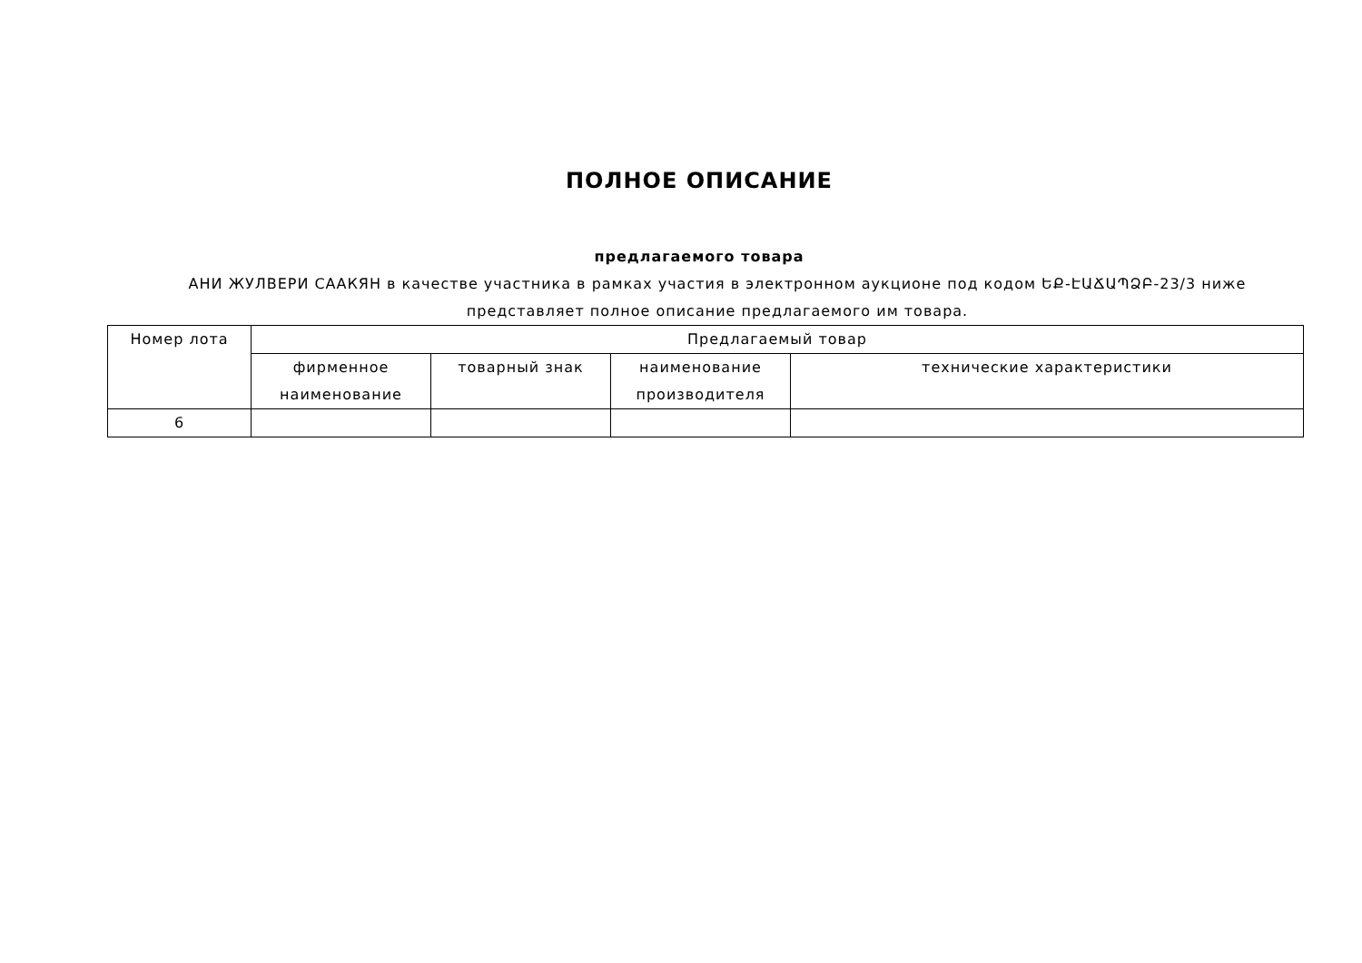ПОЛНОЕ ОПИСАНИЕ
предлагаемого товара
АНИ ЖУЛВЕРИ СААКЯН в качестве участника в рамках участия в электронном аукционе под кодом ԵՔ-ԷԱՃԱՊՁԲ-23/3 ниже представляет полное описание предлагаемого им товара.
| Номер лота | Предлагаемый товар | | | |
| --- | --- | --- | --- | --- |
| | фирменное наименование | товарный знак | наименование производителя | технические характеристики |
| 6 | | | | |